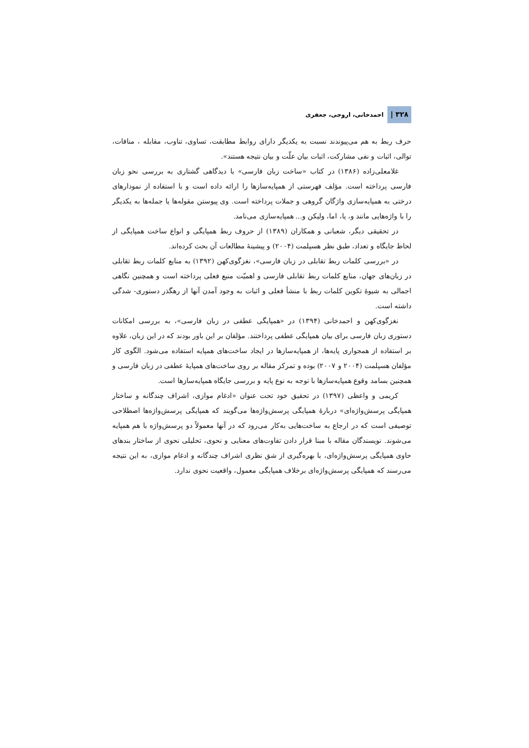۳۲۸ | احمدخانی، اروجی، جعفری
حرف ربط به هم می‌پیوندند نسبت به یکدیگر دارای روابط مطابقت، تساوی، تناوب، مقابله ، منافات، توالی، اثبات و نفی مشارکت، اثبات بیان علّت و بیان نتیجه هستند».
غلامعلی‌زاده (۱۳۸۶) در کتاب «ساخت زبان فارسی» با دیدگاهی گشتاری به بررسی نحو زبان فارسی پرداخته است. مؤلف فهرستی از همپایه‌سازها را ارائه داده است و با استفاده از نمودارهای درختی به همپایه‌سازی واژگان گروهی و جملات پرداخته است. وی پیوستن مقوله‌ها یا جمله‌ها به یکدیگر را با واژه‌هایی مانند و، یا، اما، ولیکن و... همپایه‌سازی می‌نامد.
در تحقیقی دیگر، شعبانی و همکاران (۱۳۸۹) از حروف ربط همپایگی و انواع ساخت همپایگی از لحاظ جایگاه و تعداد، طبق نظر هسپلمت (۲۰۰۴) و پیشینهٔ مطالعات آن بحث کرده‌اند.
در «بررسی کلمات ربط تقابلی در زبان فارسی»، نغزگوی‌کهن (۱۳۹۲) به منابع کلمات ربط تقابلی در زبان‌های جهان، منابع کلمات ربط تقابلی فارسی و اهمیّت منبع فعلی پرداخته است و همچنین نگاهی اجمالی به شیوهٔ تکوین کلمات ربط با منشأ فعلی و اثبات به وجود آمدن آنها از رهگذر دستوری- شدگی داشته است.
نغزگوی‌کهن و احمدخانی (۱۳۹۴) در «همپایگی عطفی در زبان فارسی»، به بررسی امکانات دستوری زبان فارسی برای بیان همپایگی عطفی پرداختند. مؤلفان بر این باور بودند که در این زبان، علاوه بر استفاده از همجواری پایه‌ها، از همپایه‌سازها در ایجاد ساخت‌های همپایه استفاده می‌شود. الگوی کار مؤلفان هسپلمت (۲۰۰۴ و ۲۰۰۷) بوده و تمرکز مقاله بر روی ساخت‌های همپایهٔ عطفی در زبان فارسی و همچنین بسامد وقوع همپایه‌سازها با توجه به نوع پایه و بررسی جایگاه همپایه‌سازها است.
کریمی و واعظی (۱۳۹۷) در تحقیق خود تحت عنوان «ادغام موازی، اشراف چندگانه و ساختار همپایگی پرسش‌واژه‌ای» دربارهٔ همپایگی پرسش‌واژه‌ها می‌گویند که همپایگی پرسش‌واژه‌ها اصطلاحی توصیفی است که در ارجاع به ساخت‌هایی به‌کار می‌رود که در آنها معمولاً دو پرسش‌واژه با هم همپایه می‌شوند. نویسندگان مقاله با مبنا قرار دادن تفاوت‌های معنایی و نحوی، تحلیلی نحوی از ساختار بندهای حاوی همپایگی پرسش‌واژه‌ای، با بهره‌گیری از شق نظری اشراف چندگانه و ادغام موازی، به این نتیجه می‌رسند که همپایگی پرسش‌واژه‌ای برخلاف همپایگی معمول، واقعیت نحوی ندارد.